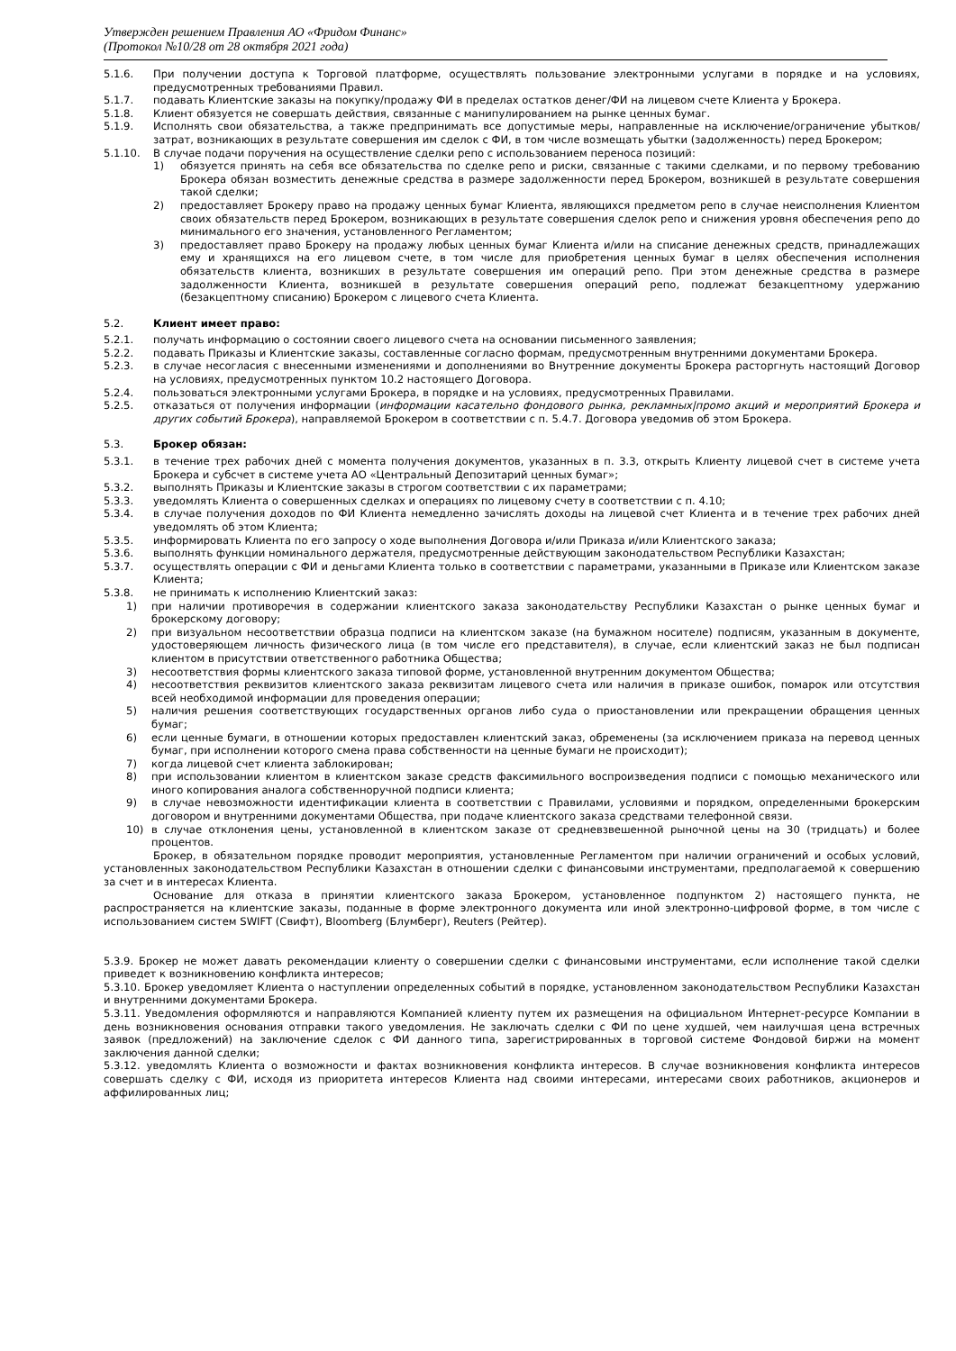Утвержден решением Правления АО «Фридом Финанс»
(Протокол №10/28 от 28 октября 2021 года)
5.1.6. При получении доступа к Торговой платформе, осуществлять пользование электронными услугами в порядке и на условиях, предусмотренных требованиями Правил.
5.1.7. подавать Клиентские заказы на покупку/продажу ФИ в пределах остатков денег/ФИ на лицевом счете Клиента у Брокера.
5.1.8. Клиент обязуется не совершать действия, связанные с манипулированием на рынке ценных бумаг.
5.1.9. Исполнять свои обязательства, а также предпринимать все допустимые меры, направленные на исключение/ограничение убытков/затрат, возникающих в результате совершения им сделок с ФИ, в том числе возмещать убытки (задолженность) перед Брокером;
5.1.10. В случае подачи поручения на осуществление сделки репо с использованием переноса позиций:
1) обязуется принять на себя все обязательства по сделке репо и риски, связанные с такими сделками, и по первому требованию Брокера обязан возместить денежные средства в размере задолженности перед Брокером, возникшей в результате совершения такой сделки;
2) предоставляет Брокеру право на продажу ценных бумаг Клиента, являющихся предметом репо в случае неисполнения Клиентом своих обязательств перед Брокером, возникающих в результате совершения сделок репо и снижения уровня обеспечения репо до минимального его значения, установленного Регламентом;
3) предоставляет право Брокеру на продажу любых ценных бумаг Клиента и/или на списание денежных средств, принадлежащих ему и хранящихся на его лицевом счете, в том числе для приобретения ценных бумаг в целях обеспечения исполнения обязательств клиента, возникших в результате совершения им операций репо. При этом денежные средства в размере задолженности Клиента, возникшей в результате совершения операций репо, подлежат безакцептному удержанию (безакцептному списанию) Брокером с лицевого счета Клиента.
5.2. Клиент имеет право:
5.2.1. получать информацию о состоянии своего лицевого счета на основании письменного заявления;
5.2.2. подавать Приказы и Клиентские заказы, составленные согласно формам, предусмотренным внутренними документами Брокера.
5.2.3. в случае несогласия с внесенными изменениями и дополнениями во Внутренние документы Брокера расторгнуть настоящий Договор на условиях, предусмотренных пунктом 10.2 настоящего Договора.
5.2.4. пользоваться электронными услугами Брокера, в порядке и на условиях, предусмотренных Правилами.
5.2.5. отказаться от получения информации (информации касательно фондового рынка, рекламных|промо акций и мероприятий Брокера и других событий Брокера), направляемой Брокером в соответствии с п. 5.4.7. Договора уведомив об этом Брокера.
5.3. Брокер обязан:
5.3.1. в течение трех рабочих дней с момента получения документов, указанных в п. 3.3, открыть Клиенту лицевой счет в системе учета Брокера и субсчет в системе учета АО «Центральный Депозитарий ценных бумаг»;
5.3.2. выполнять Приказы и Клиентские заказы в строгом соответствии с их параметрами;
5.3.3. уведомлять Клиента о совершенных сделках и операциях по лицевому счету в соответствии с п. 4.10;
5.3.4. в случае получения доходов по ФИ Клиента немедленно зачислять доходы на лицевой счет Клиента и в течение трех рабочих дней уведомлять об этом Клиента;
5.3.5. информировать Клиента по его запросу о ходе выполнения Договора и/или Приказа и/или Клиентского заказа;
5.3.6. выполнять функции номинального держателя, предусмотренные действующим законодательством Республики Казахстан;
5.3.7. осуществлять операции с ФИ и деньгами Клиента только в соответствии с параметрами, указанными в Приказе или Клиентском заказе Клиента;
5.3.8. не принимать к исполнению Клиентский заказ:
1) при наличии противоречия в содержании клиентского заказа законодательству Республики Казахстан о рынке ценных бумаг и брокерскому договору;
2) при визуальном несоответствии образца подписи на клиентском заказе (на бумажном носителе) подписям, указанным в документе, удостоверяющем личность физического лица (в том числе его представителя), в случае, если клиентский заказ не был подписан клиентом в присутствии ответственного работника Общества;
3) несоответствия формы клиентского заказа типовой форме, установленной внутренним документом Общества;
4) несоответствия реквизитов клиентского заказа реквизитам лицевого счета или наличия в приказе ошибок, помарок или отсутствия всей необходимой информации для проведения операции;
5) наличия решения соответствующих государственных органов либо суда о приостановлении или прекращении обращения ценных бумаг;
6) если ценные бумаги, в отношении которых предоставлен клиентский заказ, обременены (за исключением приказа на перевод ценных бумаг, при исполнении которого смена права собственности на ценные бумаги не происходит);
7) когда лицевой счет клиента заблокирован;
8) при использовании клиентом в клиентском заказе средств факсимильного воспроизведения подписи с помощью механического или иного копирования аналога собственноручной подписи клиента;
9) в случае невозможности идентификации клиента в соответствии с Правилами, условиями и порядком, определенными брокерским договором и внутренними документами Общества, при подаче клиентского заказа средствами телефонной связи.
10) в случае отклонения цены, установленной в клиентском заказе от средневзвешенной рыночной цены на 30 (тридцать) и более процентов.
Брокер, в обязательном порядке проводит мероприятия, установленные Регламентом при наличии ограничений и особых условий, установленных законодательством Республики Казахстан в отношении сделки с финансовыми инструментами, предполагаемой к совершению за счет и в интересах Клиента.
Основание для отказа в принятии клиентского заказа Брокером, установленное подпунктом 2) настоящего пункта, не распространяется на клиентские заказы, поданные в форме электронного документа или иной электронно-цифровой форме, в том числе с использованием систем SWIFT (Свифт), Bloomberg (Блумберг), Reuters (Рейтер).
5.3.9. Брокер не может давать рекомендации клиенту о совершении сделки с финансовыми инструментами, если исполнение такой сделки приведет к возникновению конфликта интересов;
5.3.10. Брокер уведомляет Клиента о наступлении определенных событий в порядке, установленном законодательством Республики Казахстан и внутренними документами Брокера.
5.3.11. Уведомления оформляются и направляются Компанией клиенту путем их размещения на официальном Интернет-ресурсе Компании в день возникновения основания отправки такого уведомления. Не заключать сделки с ФИ по цене худшей, чем наилучшая цена встречных заявок (предложений) на заключение сделок с ФИ данного типа, зарегистрированных в торговой системе Фондовой биржи на момент заключения данной сделки;
5.3.12. уведомлять Клиента о возможности и фактах возникновения конфликта интересов. В случае возникновения конфликта интересов совершать сделку с ФИ, исходя из приоритета интересов Клиента над своими интересами, интересами своих работников, акционеров и аффилированных лиц;